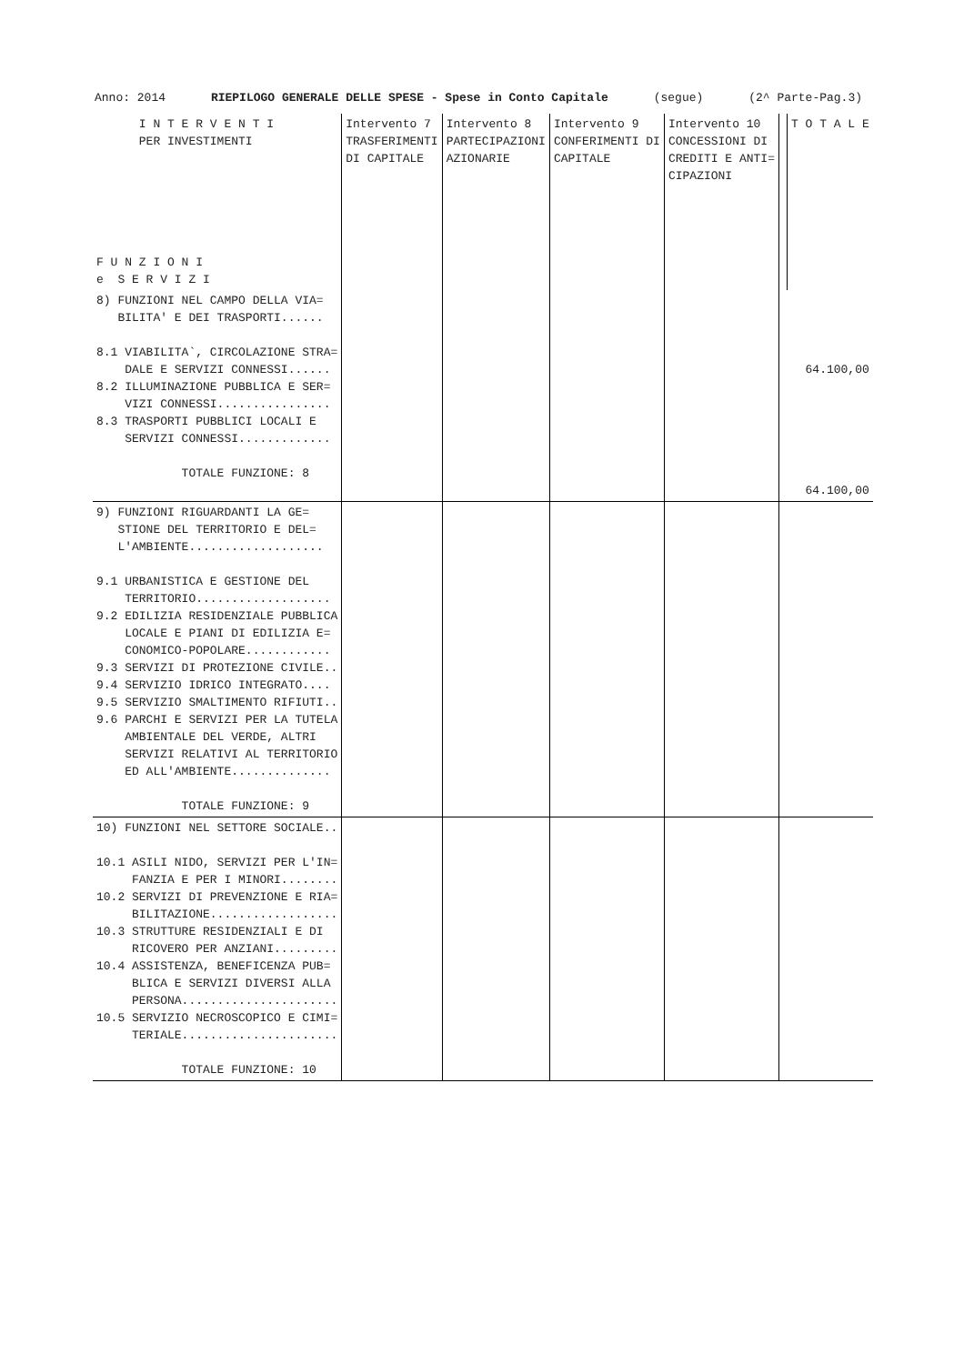Anno: 2014 RIEPILOGO GENERALE DELLE SPESE - Spese in Conto Capitale (segue) (2^ Parte-Pag.3)
| I N T E R V E N T I PER INVESTIMENTI F U N Z I O N I e S E R V I Z I | Intervento 7 TRASFERIMENTI DI CAPITALE | Intervento 8 PARTECIPAZIONI AZIONARIE | Intervento 9 CONFERIMENTI DI CAPITALE | Intervento 10 CONCESSIONI DI CREDITI E ANTI= CIPAZIONI | | T O T A L E |
| --- | --- | --- | --- | --- | --- | --- |
| 8) FUNZIONI NEL CAMPO DELLA VIA= BILITA' E DEI TRASPORTI...... 8.1 VIABILITA`, CIRCOLAZIONE STRA= DALE E SERVIZI CONNESSI...... 8.2 ILLUMINAZIONE PUBBLICA E SER= VIZI CONNESSI................ 8.3 TRASPORTI PUBBLICI LOCALI E SERVIZI CONNESSI............. TOTALE FUNZIONE: 8 | | | | | | 64.100,00 64.100,00 |
| 9) FUNZIONI RIGUARDANTI LA GE= STIONE DEL TERRITORIO E DEL= L'AMBIENTE................... 9.1 URBANISTICA E GESTIONE DEL TERRITORIO................... 9.2 EDILIZIA RESIDENZIALE PUBBLICA LOCALE E PIANI DI EDILIZIA E= CONOMICO-POPOLARE............ 9.3 SERVIZI DI PROTEZIONE CIVILE.. 9.4 SERVIZIO IDRICO INTEGRATO.... 9.5 SERVIZIO SMALTIMENTO RIFIUTI.. 9.6 PARCHI E SERVIZI PER LA TUTELA AMBIENTALE DEL VERDE, ALTRI SERVIZI RELATIVI AL TERRITORIO ED ALL'AMBIENTE.............. TOTALE FUNZIONE: 9 | | | | | | |
| 10) FUNZIONI NEL SETTORE SOCIALE.. 10.1 ASILI NIDO, SERVIZI PER L'IN= FANZIA E PER I MINORI........ 10.2 SERVIZI DI PREVENZIONE E RIA= BILITAZIONE.................. 10.3 STRUTTURE RESIDENZIALI E DI RICOVERO PER ANZIANI......... 10.4 ASSISTENZA, BENEFICENZA PUB= BLICA E SERVIZI DIVERSI ALLA PERSONA...................... 10.5 SERVIZIO NECROSCOPICO E CIMI= TERIALE...................... TOTALE FUNZIONE: 10 | | | | | | |